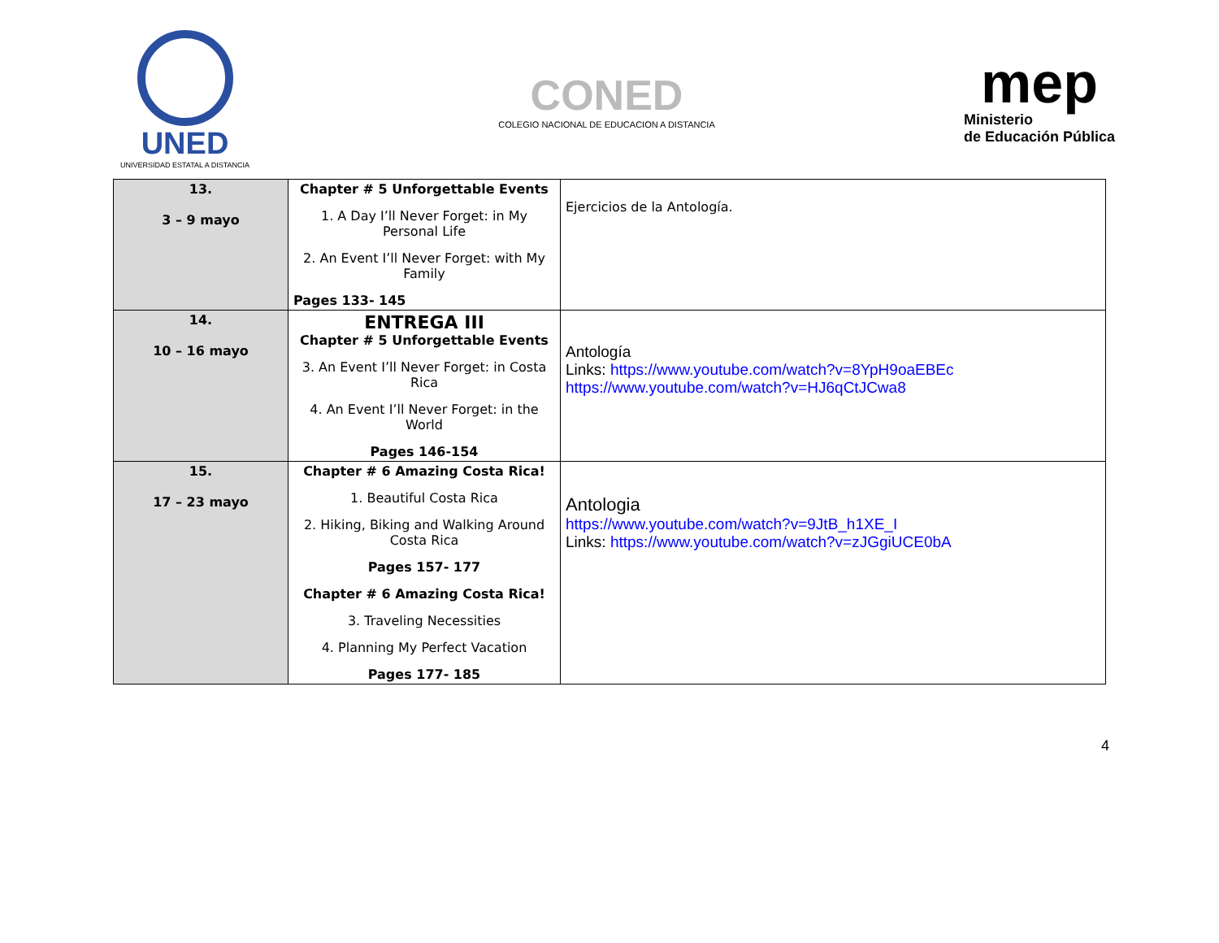UNED
UNIVERSIDAD ESTATAL A DISTANCIA
CONED
COLEGIO NACIONAL DE EDUCACION A DISTANCIA
mep
Ministerio
de Educación Pública
| 13. 3 – 9 mayo | Chapter # 5 Unforgettable Events 1. A Day I’ll Never Forget: in My Personal Life 2. An Event I’ll Never Forget: with My Family Pages 133- 145 | Ejercicios de la Antología. |
| 14. 10 – 16 mayo | ENTREGA III Chapter # 5 Unforgettable Events 3. An Event I’ll Never Forget: in Costa Rica 4. An Event I’ll Never Forget: in the World Pages 146-154 | Antología Links: https://www.youtube.com/watch?v=8YpH9oaEBEc https://www.youtube.com/watch?v=HJ6qCtJCwa8 |
| 15. 17 – 23 mayo | Chapter # 6 Amazing Costa Rica! 1. Beautiful Costa Rica 2. Hiking, Biking and Walking Around Costa Rica Pages 157- 177 Chapter # 6 Amazing Costa Rica! 3. Traveling Necessities 4. Planning My Perfect Vacation Pages 177- 185 | Antologia https://www.youtube.com/watch?v=9JtB_h1XE_I Links: https://www.youtube.com/watch?v=zJGgiUCE0bA |
4